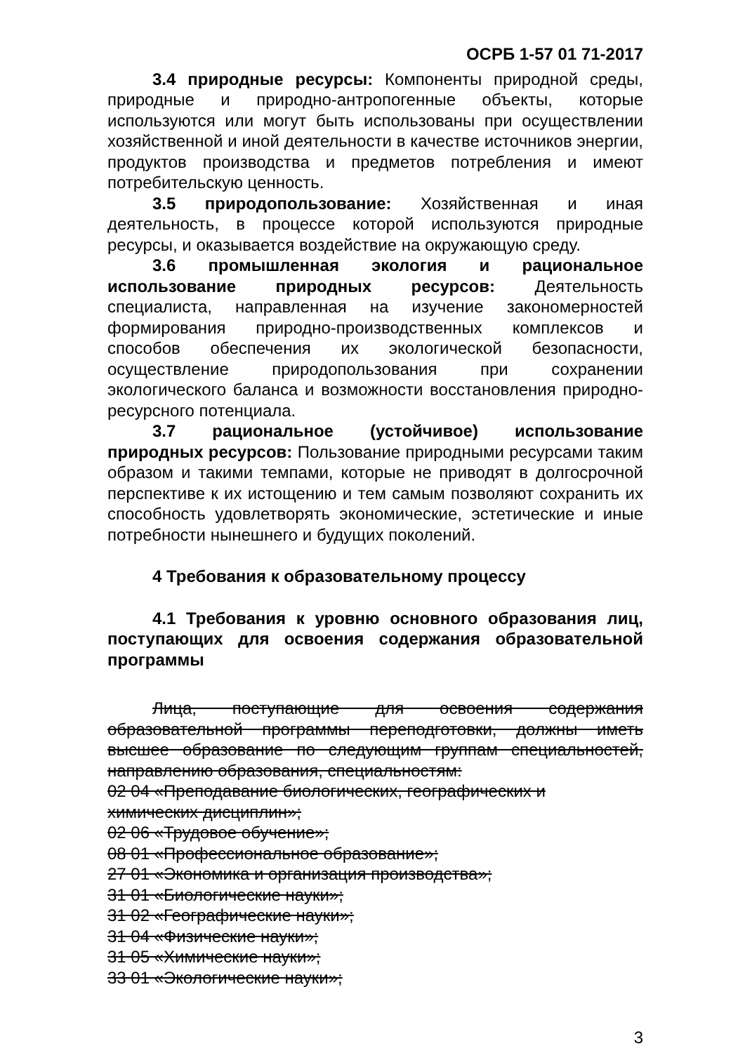ОСРБ 1-57 01 71-2017
3.4 природные ресурсы: Компоненты природной среды, природные и природно-антропогенные объекты, которые используются или могут быть использованы при осуществлении хозяйственной и иной деятельности в качестве источников энергии, продуктов производства и предметов потребления и имеют потребительскую ценность.
3.5 природопользование: Хозяйственная и иная деятельность, в процессе которой используются природные ресурсы, и оказывается воздействие на окружающую среду.
3.6 промышленная экология и рациональное использование природных ресурсов: Деятельность специалиста, направленная на изучение закономерностей формирования природно-производственных комплексов и способов обеспечения их экологической безопасности, осуществление природопользования при сохранении экологического баланса и возможности восстановления природно-ресурсного потенциала.
3.7 рациональное (устойчивое) использование природных ресурсов: Пользование природными ресурсами таким образом и такими темпами, которые не приводят в долгосрочной перспективе к их истощению и тем самым позволяют сохранить их способность удовлетворять экономические, эстетические и иные потребности нынешнего и будущих поколений.
4 Требования к образовательному процессу
4.1 Требования к уровню основного образования лиц, поступающих для освоения содержания образовательной программы
Лица, поступающие для освоения содержания образовательной программы переподготовки, должны иметь высшее образование по следующим группам специальностей, направлению образования, специальностям:
02 04 «Преподавание биологических, географических и
химических дисциплин»;
02 06 «Трудовое обучение»;
08 01 «Профессиональное образование»;
27 01 «Экономика и организация производства»;
31 01 «Биологические науки»;
31 02 «Географические науки»;
31 04 «Физические науки»;
31 05 «Химические науки»;
33 01 «Экологические науки»;
3